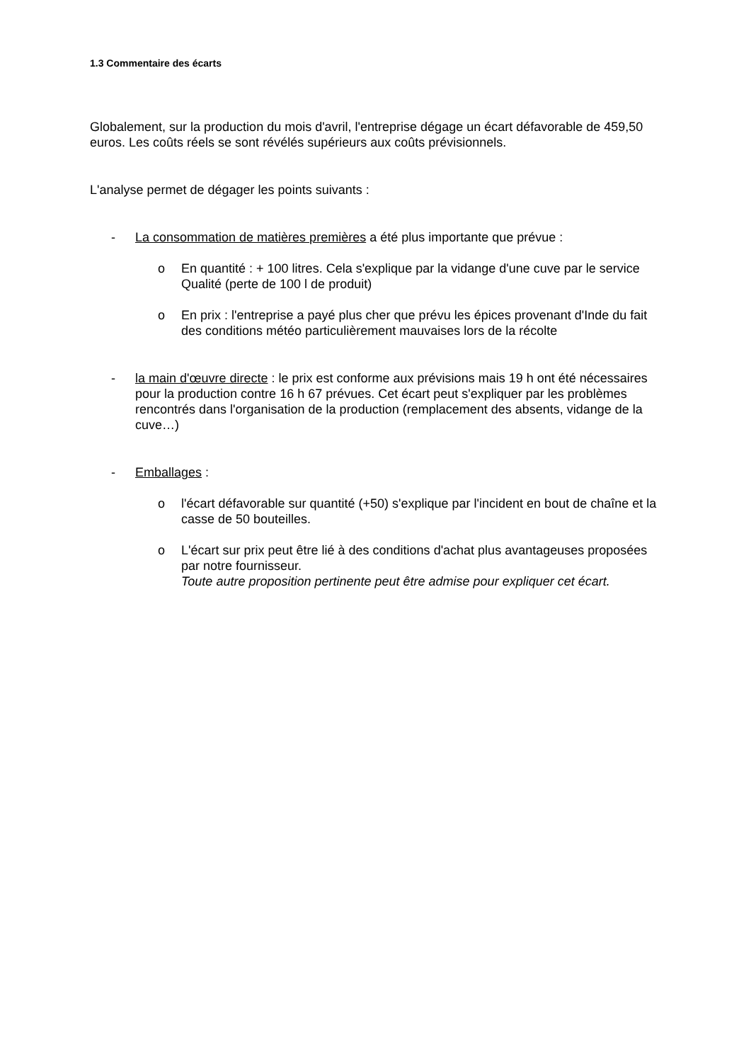1.3 Commentaire des écarts
Globalement, sur la production du mois d'avril, l'entreprise dégage un écart défavorable de 459,50 euros. Les coûts réels se sont révélés supérieurs aux coûts prévisionnels.
L'analyse permet de dégager les points suivants :
- La consommation de matières premières a été plus importante que prévue :
o En quantité : + 100 litres. Cela s'explique par la vidange d'une cuve par le service Qualité (perte de 100 l de produit)
o En prix : l'entreprise a payé plus cher que prévu les épices provenant d'Inde du fait des conditions météo particulièrement mauvaises lors de la récolte
- la main d'œuvre directe : le prix est conforme aux prévisions mais 19 h ont été nécessaires pour la production contre 16 h 67 prévues. Cet écart peut s'expliquer par les problèmes rencontrés dans l'organisation de la production (remplacement des absents, vidange de la cuve…)
- Emballages :
o l'écart défavorable sur quantité (+50) s'explique par l'incident en bout de chaîne et la casse de 50 bouteilles.
o L'écart sur prix peut être lié à des conditions d'achat plus avantageuses proposées par notre fournisseur.
Toute autre proposition pertinente peut être admise pour expliquer cet écart.